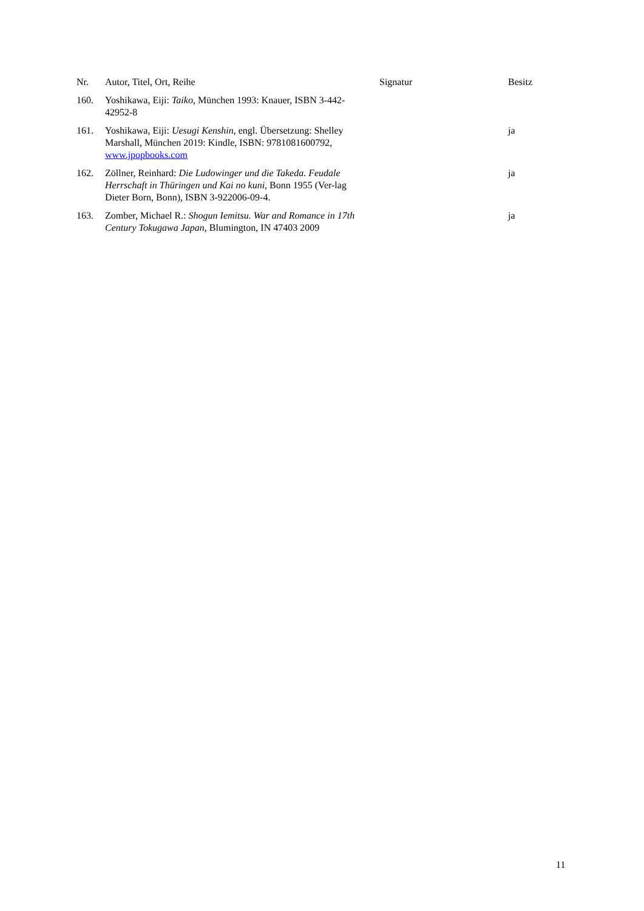| Nr. | Autor, Titel, Ort, Reihe | Signatur | Besitz |
| --- | --- | --- | --- |
| 160. | Yoshikawa, Eiji: Taiko , München 1993: Knauer, ISBN 3-442-42952-8 | | |
| 161. | Yoshikawa, Eiji: Uesugi Kenshin , engl. Übersetzung: Shelley Marshall, München 2019: Kindle, ISBN: 9781081600792, www.jpopbooks.com | | ja |
| 162. | Zöllner, Reinhard: Die Ludowinger und die Takeda. Feudale Herrschaft in Thüringen und Kai no kuni , Bonn 1955 (Ver-lag Dieter Born, Bonn), ISBN 3-922006-09-4. | | ja |
| 163. | Zomber, Michael R.: Shogun Iemitsu. War and Romance in 17th Century Tokugawa Japan , Blumington, IN 47403 2009 | | ja |
11